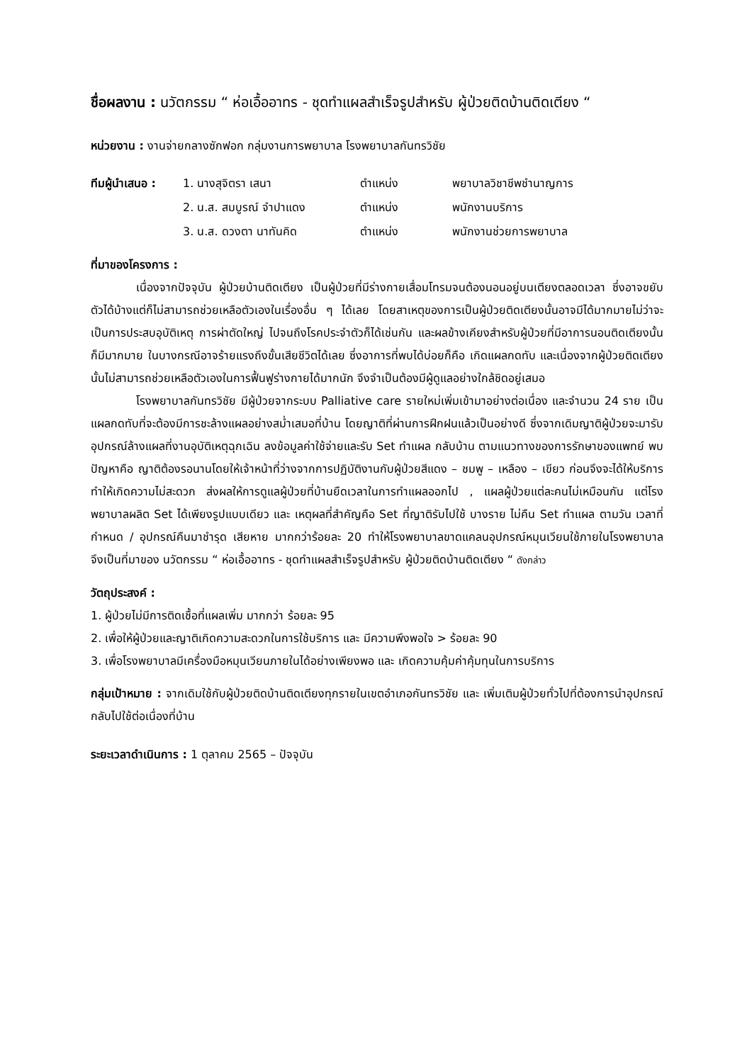ชื่อผลงาน : นวัตกรรม “ ห่อเอื้ออาทร - ชุดทำแผลสำเร็จรูปสำหรับ ผู้ป่วยติดบ้านติดเตียง “
หน่วยงาน : งานจ่ายกลางซักฟอก กลุ่มงานการพยาบาล โรงพยาบาลกันทรวิชัย
| ทีมผู้นำเสนอ : | 1. นางสุจิตรา เสนา | ตำแหน่ง | พยาบาลวิชาชีพชำนาญการ |
| | 2. น.ส. สมบูรณ์ จำปาแดง | ตำแหน่ง | พนักงานบริการ |
| | 3. น.ส. ดวงตา นาทันคิด | ตำแหน่ง | พนักงานช่วยการพยาบาล |
ที่มาของโครงการ :
เนื่องจากปัจจุบัน ผู้ป่วยบ้านติดเตียง เป็นผู้ป่วยที่มีร่างกายเสื่อมโทรมจนต้องนอนอยู่บนเตียงตลอดเวลา ซึ่งอาจขยับตัวได้บ้างแต่ก็ไม่สามารถช่วยเหลือตัวเองในเรื่องอื่น ๆ ได้เลย โดยสาเหตุของการเป็นผู้ป่วยติดเตียงนั้นอาจมีได้มากมายไม่ว่าจะเป็นการประสบอุบัติเหตุ การผ่าตัดใหญ่ ไปจนถึงโรคประจำตัวก็ได้เช่นกัน และผลข้างเคียงสำหรับผู้ป่วยที่มีอาการนอนติดเตียงนั้นก็มีมากมาย ในบางกรณีอาจร้ายแรงถึงขั้นเสียชีวิตได้เลย ซึ่งอาการที่พบได้บ่อยก็คือ เกิดแผลกดทับ และเนื่องจากผู้ป่วยติดเตียงนั้นไม่สามารถช่วยเหลือตัวเองในการฟื้นฟูร่างกายได้มากนัก จึงจำเป็นต้องมีผู้ดูแลอย่างใกล้ชิดอยู่เสมอ
โรงพยาบาลกันทรวิชัย มีผู้ป่วยจากระบบ Palliative care รายใหม่เพิ่มเข้ามาอย่างต่อเนื่อง และจำนวน 24 ราย เป็นแผลกดทับที่จะต้องมีการชะล้างแผลอย่างสม่ำเสมอที่บ้าน โดยญาติที่ผ่านการฝึกฝนแล้วเป็นอย่างดี ซึ่งจากเดิมญาติผู้ป่วยจะมารับอุปกรณ์ล้างแผลที่งานอุบัติเหตุฉุกเฉิน ลงข้อมูลค่าใช้จ่ายและรับ Set ทำแผล กลับบ้าน ตามแนวทางของการรักษาของแพทย์ พบปัญหาคือ ญาติต้องรอนานโดยให้เจ้าหน้าที่ว่างจากการปฏิบัติงานกับผู้ป่วยสีแดง – ชมพู – เหลือง – เขียว ก่อนจึงจะได้ให้บริการ ทำให้เกิดความไม่สะดวก ส่งผลให้การดูแลผู้ป่วยที่บ้านยืดเวลาในการทำแผลออกไป , แผลผู้ป่วยแต่ละคนไม่เหมือนกัน แต่โรงพยาบาลผลิต Set ได้เพียงรูปแบบเดียว และ เหตุผลที่สำคัญคือ Set ที่ญาติรับไปใช้ บางราย ไม่คืน Set ทำแผล ตามวัน เวลาที่กำหนด / อุปกรณ์คืนมาชำรุด เสียหาย มากกว่าร้อยละ 20 ทำให้โรงพยาบาลขาดแคลนอุปกรณ์หมุนเวียนใช้ภายในโรงพยาบาล จึงเป็นที่มาของ นวัตกรรม “ ห่อเอื้ออาทร - ชุดทำแผลสำเร็จรูปสำหรับ ผู้ป่วยติดบ้านติดเตียง “ ดังกล่าว
วัตถุประสงค์ :
1. ผู้ป่วยไม่มีการติดเชื้อที่แผลเพิ่ม มากกว่า ร้อยละ 95
2. เพื่อให้ผู้ป่วยและญาติเกิดความสะดวกในการใช้บริการ และ มีความพึงพอใจ > ร้อยละ 90
3. เพื่อโรงพยาบาลมีเครื่องมือหมุนเวียนภายในได้อย่างเพียงพอ และ เกิดความคุ้มค่าคุ้มทุนในการบริการ
กลุ่มเป้าหมาย : จากเดิมใช้กับผู้ป่วยติดบ้านติดเตียงทุกรายในเขตอำเภอกันทรวิชัย และ เพิ่มเติมผู้ป่วยทั่วไปที่ต้องการนำอุปกรณ์กลับไปใช้ต่อเนื่องที่บ้าน
ระยะเวลาดำเนินการ : 1 ตุลาคม 2565 – ปัจจุบัน